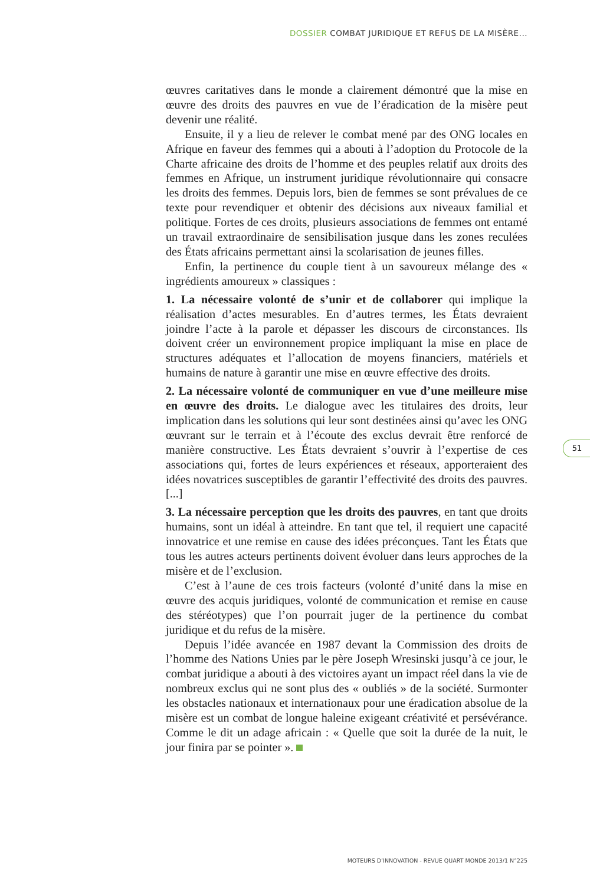DOSSIER COMBAT JURIDIQUE ET REFUS DE LA MISÈRE...
œuvres caritatives dans le monde a clairement démontré que la mise en œuvre des droits des pauvres en vue de l’éradication de la misère peut devenir une réalité.
Ensuite, il y a lieu de relever le combat mené par des ONG locales en Afrique en faveur des femmes qui a abouti à l’adoption du Protocole de la Charte africaine des droits de l’homme et des peuples relatif aux droits des femmes en Afrique, un instrument juridique révolutionnaire qui consacre les droits des femmes. Depuis lors, bien de femmes se sont prévalues de ce texte pour revendiquer et obtenir des décisions aux niveaux familial et politique. Fortes de ces droits, plusieurs associations de femmes ont entamé un travail extraordinaire de sensibilisation jusque dans les zones reculées des États africains permettant ainsi la scolarisation de jeunes filles.
Enfin, la pertinence du couple tient à un savoureux mélange des « ingrédients amoureux » classiques :
1. La nécessaire volonté de s’unir et de collaborer qui implique la réalisation d’actes mesurables. En d’autres termes, les États devraient joindre l’acte à la parole et dépasser les discours de circonstances. Ils doivent créer un environnement propice impliquant la mise en place de structures adéquates et l’allocation de moyens financiers, matériels et humains de nature à garantir une mise en œuvre effective des droits.
2. La nécessaire volonté de communiquer en vue d’une meilleure mise en œuvre des droits. Le dialogue avec les titulaires des droits, leur implication dans les solutions qui leur sont destinées ainsi qu’avec les ONG œuvrant sur le terrain et à l’écoute des exclus devrait être renforcé de manière constructive. Les États devraient s’ouvrir à l’expertise de ces associations qui, fortes de leurs expériences et réseaux, apporteraient des idées novatrices susceptibles de garantir l’effectivité des droits des pauvres. [...]
3. La nécessaire perception que les droits des pauvres, en tant que droits humains, sont un idéal à atteindre. En tant que tel, il requiert une capacité innovatrice et une remise en cause des idées préconçues. Tant les États que tous les autres acteurs pertinents doivent évoluer dans leurs approches de la misère et de l’exclusion.
C’est à l’aune de ces trois facteurs (volonté d’unité dans la mise en œuvre des acquis juridiques, volonté de communication et remise en cause des stéréotypes) que l’on pourrait juger de la pertinence du combat juridique et du refus de la misère.
Depuis l’idée avancée en 1987 devant la Commission des droits de l’homme des Nations Unies par le père Joseph Wresinski jusqu’à ce jour, le combat juridique a abouti à des victoires ayant un impact réel dans la vie de nombreux exclus qui ne sont plus des « oubliés » de la société. Surmonter les obstacles nationaux et internationaux pour une éradication absolue de la misère est un combat de longue haleine exigeant créativité et persévérance. Comme le dit un adage africain : « Quelle que soit la durée de la nuit, le jour finira par se pointer ».
51
MOTEURS D’INNOVATION - REVUE QUART MONDE 2013/1 N°225